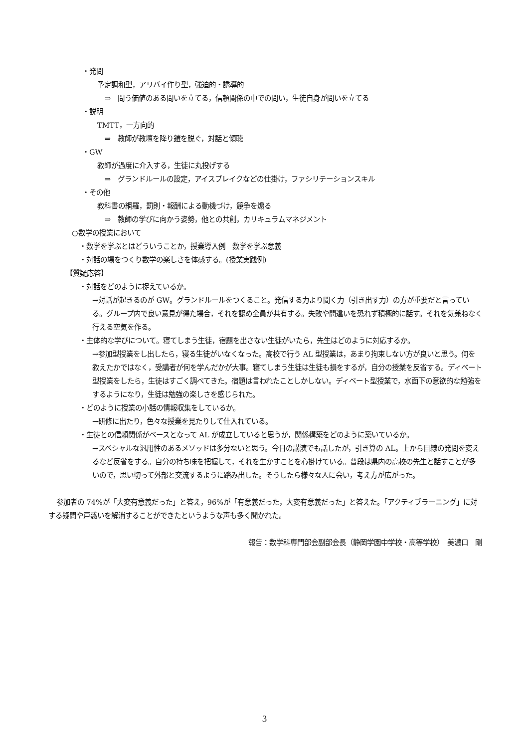・発問
予定調和型，アリバイ作り型，強迫的・誘導的
⇒　問う価値のある問いを立てる，信頼関係の中での問い，生徒自身が問いを立てる
・説明
TMTT，一方向的
⇒　教師が教壇を降り鎧を脱ぐ，対話と傾聴
・GW
教師が過度に介入する，生徒に丸投げする
⇒　グランドルールの設定，アイスブレイクなどの仕掛け，ファシリテーションスキル
・その他
教科書の網羅，罰則・報酬による動機づけ，競争を煽る
⇒　教師の学びに向かう姿勢，他との共創，カリキュラムマネジメント
○数学の授業において
・数学を学ぶとはどういうことか，授業導入例　数学を学ぶ意義
・対話の場をつくり数学の楽しさを体感する。(授業実践例)
【質疑応答】
・対話をどのように捉えているか。
→対話が起きるのが GW。グランドルールをつくること。発信する力より聞く力（引き出す力）の方が重要だと言っている。グループ内で良い意見が得た場合，それを認め全員が共有する。失敗や間違いを恐れず積極的に話す。それを気兼ねなく行える空気を作る。
・主体的な学びについて。寝てしまう生徒，宿題を出さない生徒がいたら，先生はどのように対応するか。
→参加型授業をし出したら，寝る生徒がいなくなった。高校で行う AL 型授業は，あまり拘束しない方が良いと思う。何を教えたかではなく，受講者が何を学んだかが大事。寝てしまう生徒は生徒も損をするが，自分の授業を反省する。ディベート型授業をしたら，生徒はすごく調べてきた。宿題は言われたことしかしない。ディベート型授業で，水面下の意欲的な勉強をするようになり，生徒は勉強の楽しさを感じられた。
・どのように授業の小話の情報収集をしているか。
→研修に出たり，色々な授業を見たりして仕入れている。
・生徒との信頼関係がベースとなって AL が成立していると思うが，関係構築をどのように築いているか。
→スペシャルな汎用性のあるメソッドは多分ないと思う。今日の講演でも話したが，引き算の AL。上から目線の発問を変えるなど反省をする。自分の持ち味を把握して，それを生かすことを心掛けている。普段は県内の高校の先生と話すことが多いので，思い切って外部と交流するように踏み出した。そうしたら様々な人に会い，考え方が広がった。
参加者の 74%が「大変有意義だった」と答え，96%が「有意義だった，大変有意義だった」と答えた。「アクティブラーニング」に対する疑問や戸惑いを解消することができたというような声も多く聞かれた。
報告：数学科専門部会副部会長（静岡学園中学校・高等学校）　美濃口　剛
3